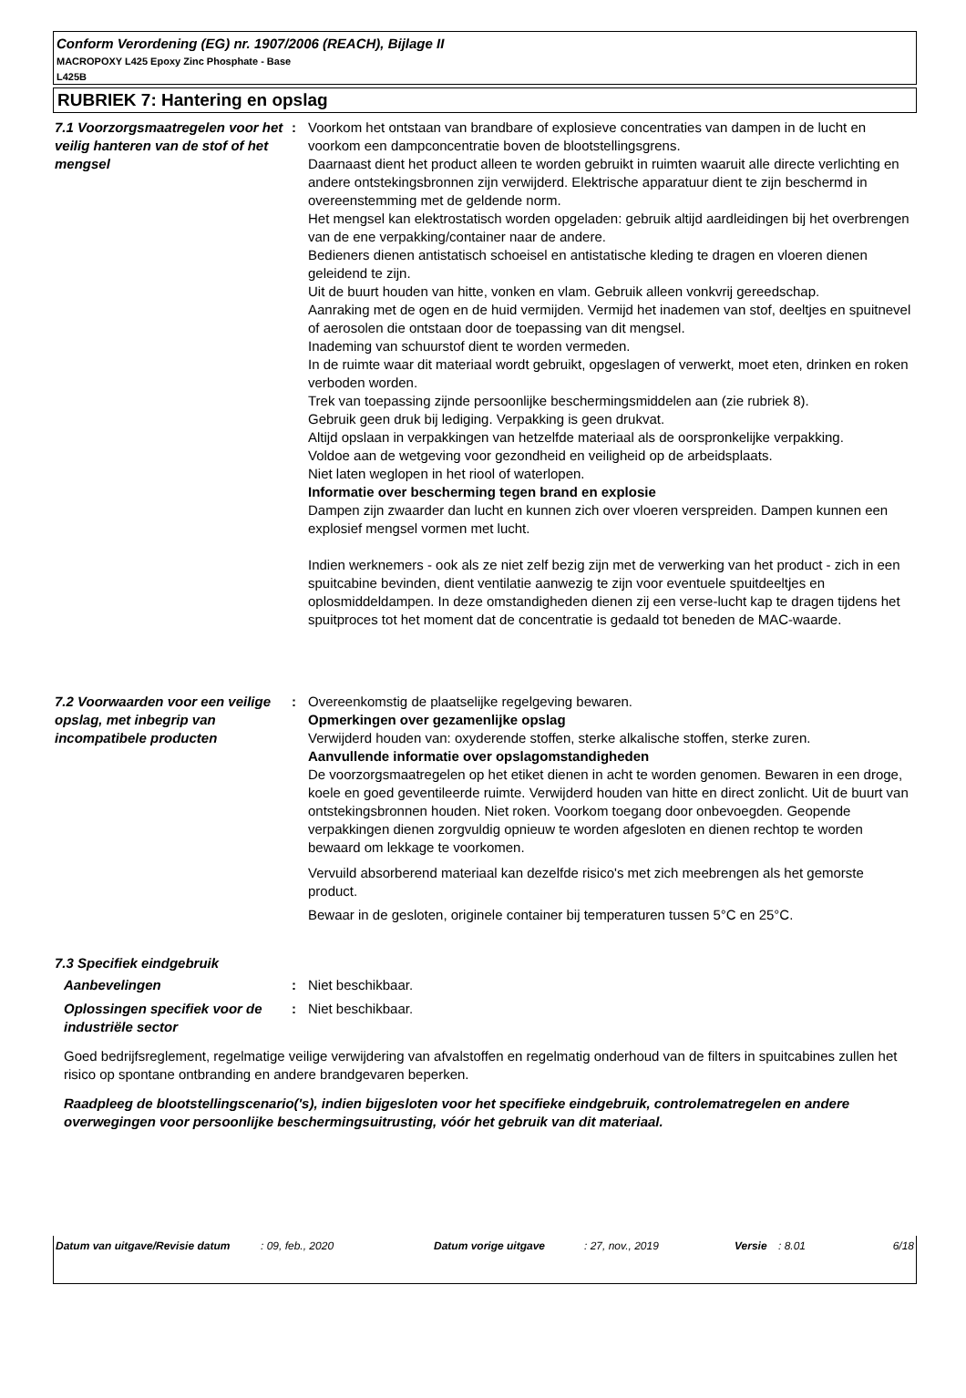Conform Verordening (EG) nr. 1907/2006 (REACH), Bijlage II
MACROPOXY L425 Epoxy Zinc Phosphate - Base
L425B
RUBRIEK 7: Hantering en opslag
7.1 Voorzorgsmaatregelen voor het veilig hanteren van de stof of het mengsel
: Voorkom het ontstaan van brandbare of explosieve concentraties van dampen in de lucht en voorkom een dampconcentratie boven de blootstellingsgrens.
Daarnaast dient het product alleen te worden gebruikt in ruimten waaruit alle directe verlichting en andere ontstekingsbronnen zijn verwijderd. Elektrische apparatuur dient te zijn beschermd in overeenstemming met de geldende norm.
Het mengsel kan elektrostatisch worden opgeladen: gebruik altijd aardleidingen bij het overbrengen van de ene verpakking/container naar de andere.
Bedieners dienen antistatisch schoeisel en antistatische kleding te dragen en vloeren dienen geleidend te zijn.
Uit de buurt houden van hitte, vonken en vlam. Gebruik alleen vonkvrij gereedschap.
Aanraking met de ogen en de huid vermijden. Vermijd het inademen van stof, deeltjes en spuitnevel of aerosolen die ontstaan door de toepassing van dit mengsel.
Inademing van schuurstof dient te worden vermeden.
In de ruimte waar dit materiaal wordt gebruikt, opgeslagen of verwerkt, moet eten, drinken en roken verboden worden.
Trek van toepassing zijnde persoonlijke beschermingsmiddelen aan (zie rubriek 8).
Gebruik geen druk bij lediging. Verpakking is geen drukvat.
Altijd opslaan in verpakkingen van hetzelfde materiaal als de oorspronkelijke verpakking.
Voldoe aan de wetgeving voor gezondheid en veiligheid op de arbeidsplaats.
Niet laten weglopen in het riool of waterlopen.
Informatie over bescherming tegen brand en explosie
Dampen zijn zwaarder dan lucht en kunnen zich over vloeren verspreiden. Dampen kunnen een explosief mengsel vormen met lucht.
Indien werknemers - ook als ze niet zelf bezig zijn met de verwerking van het product - zich in een spuitcabine bevinden, dient ventilatie aanwezig te zijn voor eventuele spuitdeeltjes en oplosmiddeldampen. In deze omstandigheden dienen zij een verse-lucht kap te dragen tijdens het spuitproces tot het moment dat de concentratie is gedaald tot beneden de MAC-waarde.
7.2 Voorwaarden voor een veilige opslag, met inbegrip van incompatibele producten
: Overeenkomstig de plaatselijke regelgeving bewaren.
Opmerkingen over gezamenlijke opslag
Verwijderd houden van: oxyderende stoffen, sterke alkalische stoffen, sterke zuren.
Aanvullende informatie over opslagomstandigheden
De voorzorgsmaatregelen op het etiket dienen in acht te worden genomen. Bewaren in een droge, koele en goed geventileerde ruimte. Verwijderd houden van hitte en direct zonlicht. Uit de buurt van ontstekingsbronnen houden. Niet roken. Voorkom toegang door onbevoegden. Geopende verpakkingen dienen zorgvuldig opnieuw te worden afgesloten en dienen rechtop te worden bewaard om lekkage te voorkomen.
Vervuild absorberend materiaal kan dezelfde risico's met zich meebrengen als het gemorste product.
Bewaar in de gesloten, originele container bij temperaturen tussen 5°C en 25°C.
7.3 Specifiek eindgebruik
Aanbevelingen : Niet beschikbaar.
Oplossingen specifiek voor de industriële sector
: Niet beschikbaar.
Goed bedrijfsreglement, regelmatige veilige verwijdering van afvalstoffen en regelmatig onderhoud van de filters in spuitcabines zullen het risico op spontane ontbranding en andere brandgevaren beperken.
Raadpleeg de blootstellingscenario('s), indien bijgesloten voor het specifieke eindgebruik, controlematregelen en andere overwegingen voor persoonlijke beschermingsuitrusting, vóór het gebruik van dit materiaal.
Datum van uitgave/Revisie datum : 09, feb., 2020 Datum vorige uitgave : 27, nov., 2019 Versie : 8.01 6/18